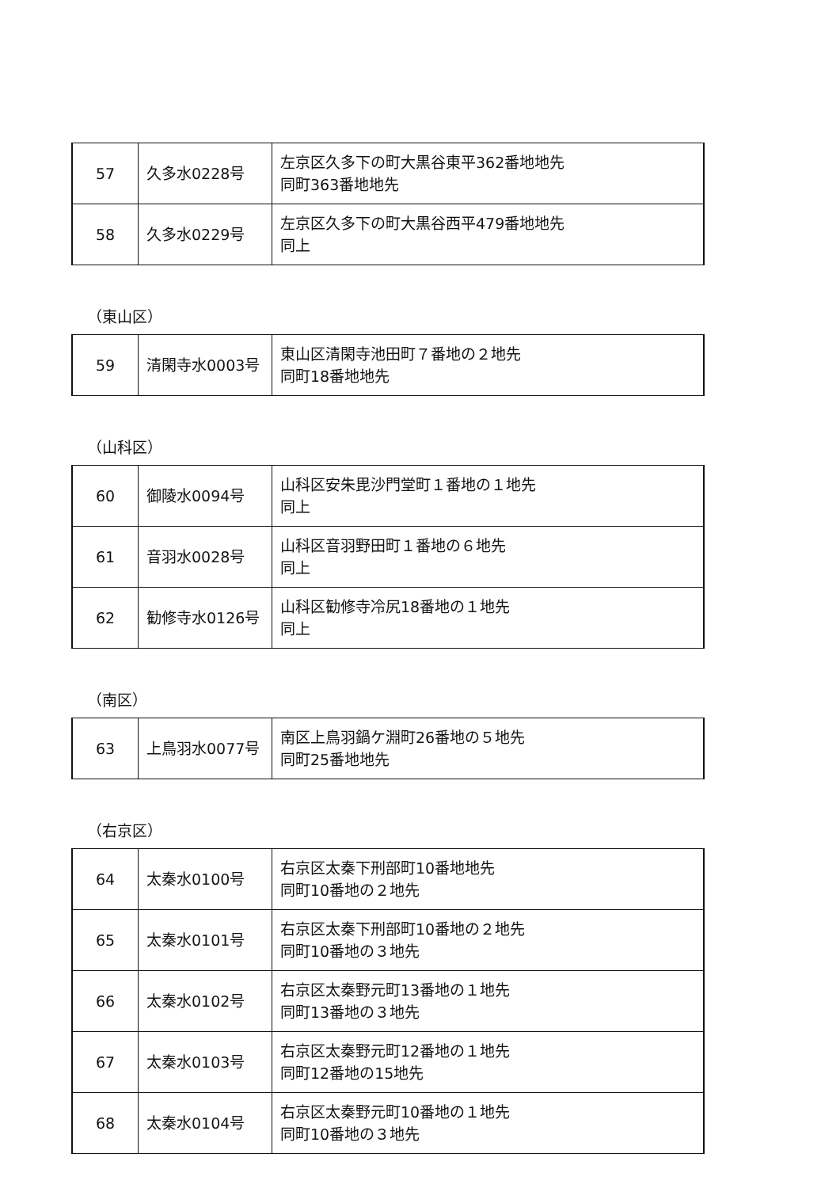| 57 | 久多水0228号 | 左京区久多下の町大黒谷東平362番地地先 同町363番地地先 |
| 58 | 久多水0229号 | 左京区久多下の町大黒谷西平479番地地先 同上 |
（東山区）
| 59 | 清閑寺水0003号 | 東山区清閑寺池田町７番地の２地先 同町18番地地先 |
（山科区）
| 60 | 御陵水0094号 | 山科区安朱毘沙門堂町１番地の１地先 同上 |
| 61 | 音羽水0028号 | 山科区音羽野田町１番地の６地先 同上 |
| 62 | 勧修寺水0126号 | 山科区勧修寺冷尻18番地の１地先 同上 |
（南区）
| 63 | 上鳥羽水0077号 | 南区上鳥羽鍋ケ淵町26番地の５地先 同町25番地地先 |
（右京区）
| 64 | 太秦水0100号 | 右京区太秦下刑部町10番地地先 同町10番地の２地先 |
| 65 | 太秦水0101号 | 右京区太秦下刑部町10番地の２地先 同町10番地の３地先 |
| 66 | 太秦水0102号 | 右京区太秦野元町13番地の１地先 同町13番地の３地先 |
| 67 | 太秦水0103号 | 右京区太秦野元町12番地の１地先 同町12番地の15地先 |
| 68 | 太秦水0104号 | 右京区太秦野元町10番地の１地先 同町10番地の３地先 |